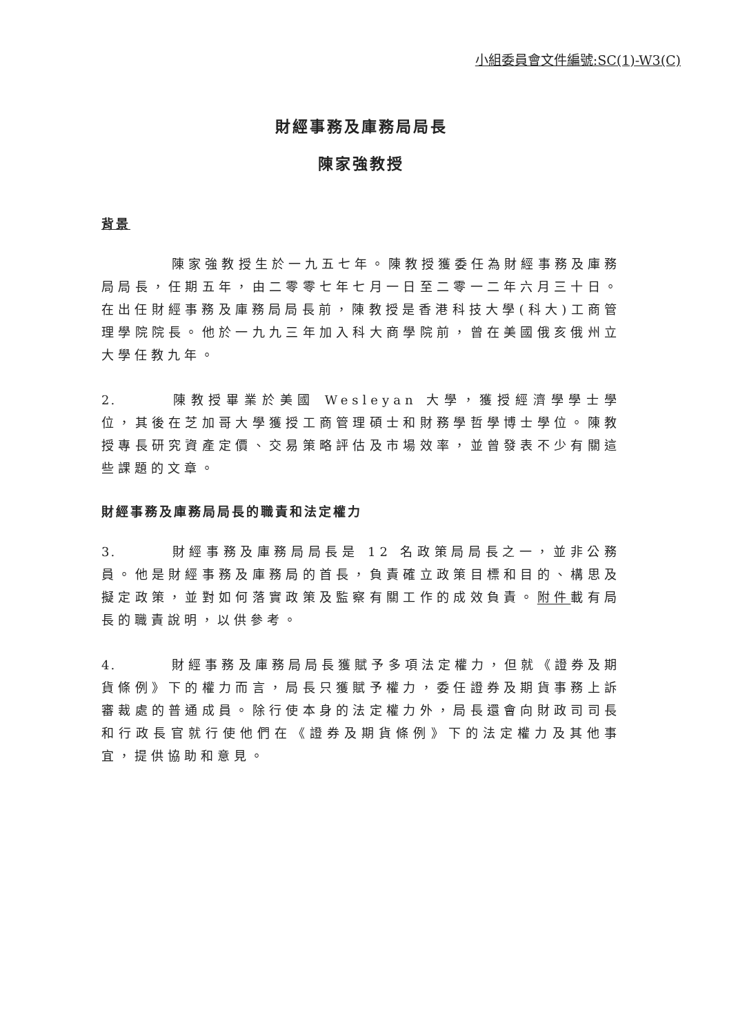小組委員會文件編號:SC(1)-W3(C)
財經事務及庫務局局長
陳家強教授
背景
陳家強教授生於一九五七年。陳教授獲委任為財經事務及庫務局局長，任期五年，由二零零七年七月一日至二零一二年六月三十日。在出任財經事務及庫務局局長前，陳教授是香港科技大學(科大)工商管理學院院長。他於一九九三年加入科大商學院前，曾在美國俄亥俄州立大學任教九年。
2. 陳教授畢業於美國 Wesleyan 大學，獲授經濟學學士學位，其後在芝加哥大學獲授工商管理碩士和財務學哲學博士學位。陳教授專長研究資產定價、交易策略評估及市場效率，並曾發表不少有關這些課題的文章。
財經事務及庫務局局長的職責和法定權力
3. 財經事務及庫務局局長是 12 名政策局局長之一，並非公務員。他是財經事務及庫務局的首長，負責確立政策目標和目的、構思及擬定政策，並對如何落實政策及監察有關工作的成效負責。附件載有局長的職責說明，以供參考。
4. 財經事務及庫務局局長獲賦予多項法定權力，但就《證券及期貨條例》下的權力而言，局長只獲賦予權力，委任證券及期貨事務上訴審裁處的普通成員。除行使本身的法定權力外，局長還會向財政司司長和行政長官就行使他們在《證券及期貨條例》下的法定權力及其他事宜，提供協助和意見。